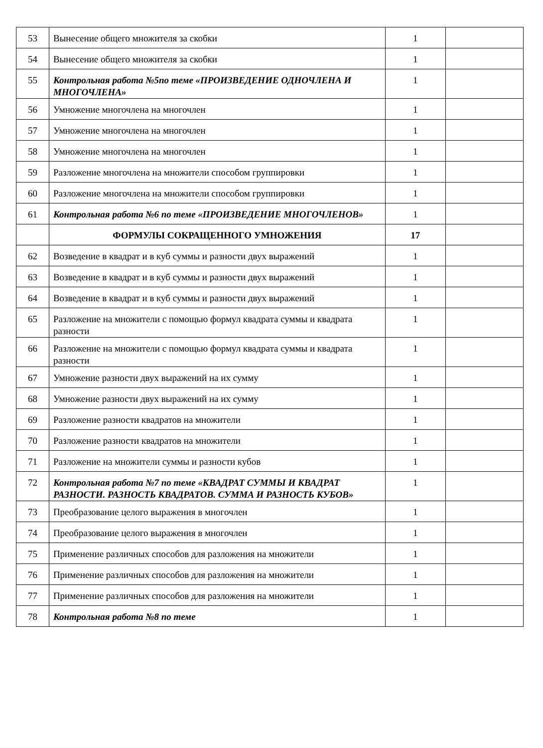| 53 | Вынесение общего множителя за скобки | 1 | |
| 54 | Вынесение общего множителя за скобки | 1 | |
| 55 | Контрольная работа №5по теме «ПРОИЗВЕДЕНИЕ ОДНОЧЛЕНА И МНОГОЧЛЕНА» | 1 | |
| 56 | Умножение многочлена на многочлен | 1 | |
| 57 | Умножение многочлена на многочлен | 1 | |
| 58 | Умножение многочлена на многочлен | 1 | |
| 59 | Разложение многочлена на множители способом группировки | 1 | |
| 60 | Разложение многочлена на множители способом группировки | 1 | |
| 61 | Контрольная работа №6 по теме «ПРОИЗВЕДЕНИЕ МНОГОЧЛЕНОВ» | 1 | |
| | ФОРМУЛЫ СОКРАЩЕННОГО УМНОЖЕНИЯ | 17 | |
| 62 | Возведение в квадрат и в куб суммы и разности двух выражений | 1 | |
| 63 | Возведение в квадрат и в куб суммы и разности двух выражений | 1 | |
| 64 | Возведение в квадрат и в куб суммы и разности двух выражений | 1 | |
| 65 | Разложение на множители с помощью формул квадрата суммы и квадрата разности | 1 | |
| 66 | Разложение на множители с помощью формул квадрата суммы и квадрата разности | 1 | |
| 67 | Умножение разности двух выражений на их сумму | 1 | |
| 68 | Умножение разности двух выражений на их сумму | 1 | |
| 69 | Разложение разности квадратов на множители | 1 | |
| 70 | Разложение разности квадратов на множители | 1 | |
| 71 | Разложение на множители суммы и разности кубов | 1 | |
| 72 | Контрольная работа №7 по теме «КВАДРАТ СУММЫ И КВАДРАТ РАЗНОСТИ. РАЗНОСТЬ КВАДРАТОВ. СУММА И РАЗНОСТЬ КУБОВ» | 1 | |
| 73 | Преобразование целого выражения в многочлен | 1 | |
| 74 | Преобразование целого выражения в многочлен | 1 | |
| 75 | Применение различных способов для разложения на множители | 1 | |
| 76 | Применение различных способов для разложения на множители | 1 | |
| 77 | Применение различных способов для разложения на множители | 1 | |
| 78 | Контрольная работа №8 по теме | 1 | |